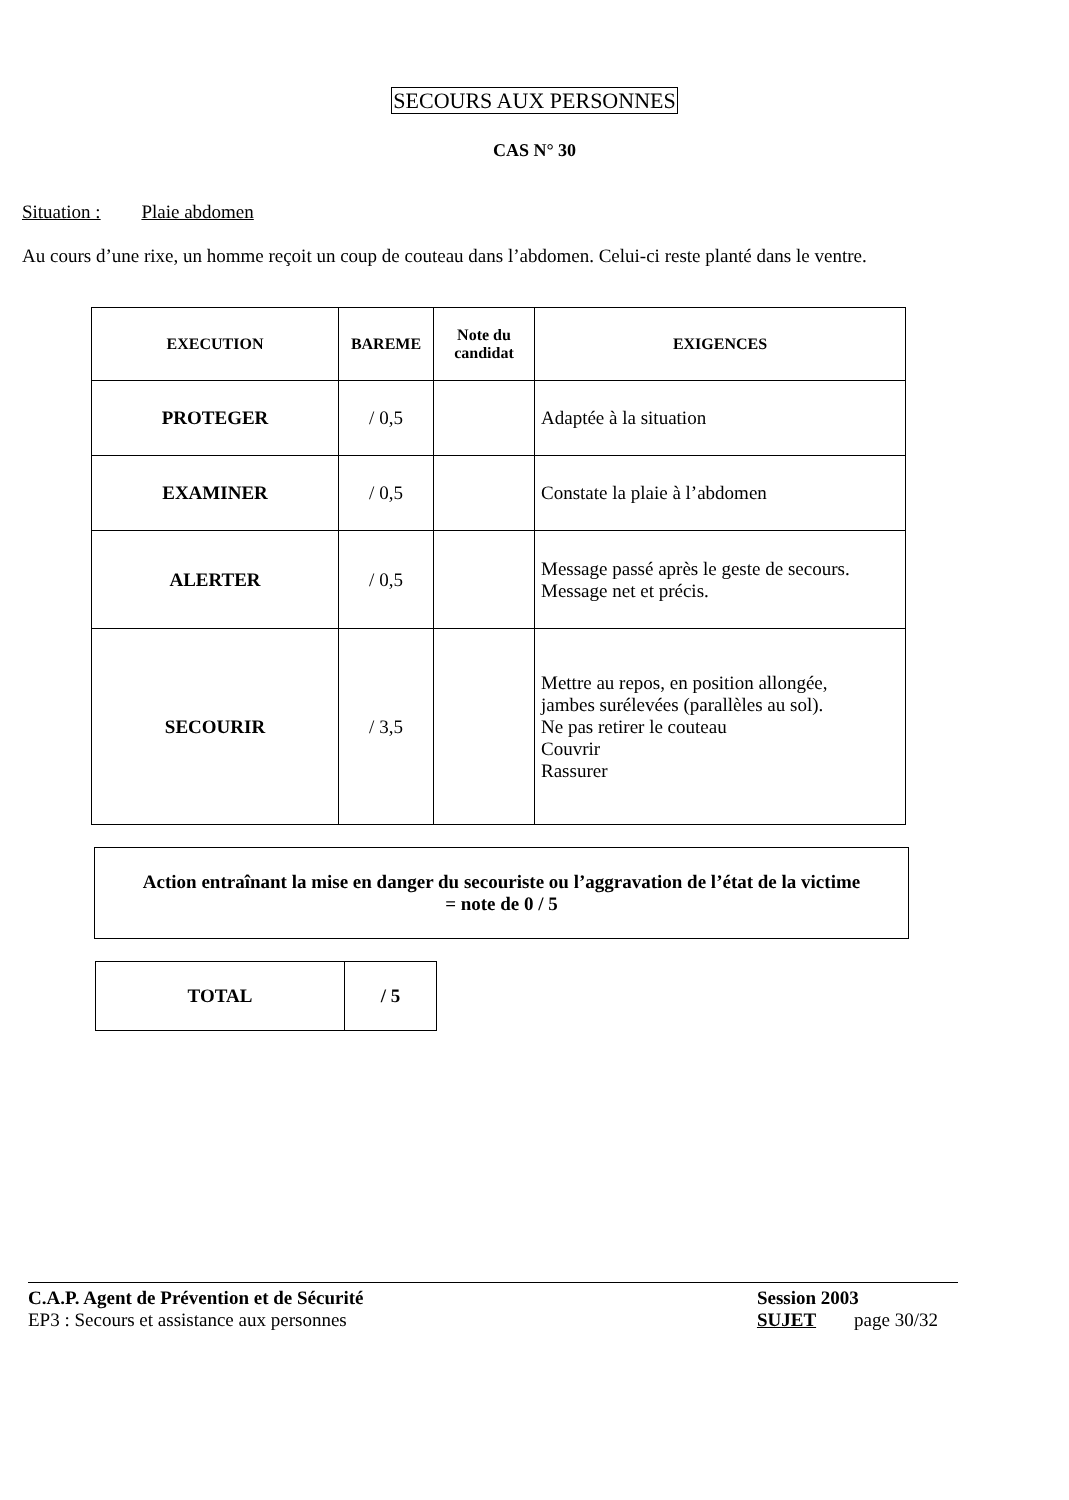SECOURS AUX PERSONNES
CAS N° 30
Situation : Plaie abdomen
Au cours d’une rixe, un homme reçoit un coup de couteau dans l’abdomen. Celui-ci reste planté dans le ventre.
| EXECUTION | BAREME | Note du candidat | EXIGENCES |
| --- | --- | --- | --- |
| PROTEGER | / 0,5 | | Adaptée à la situation |
| EXAMINER | / 0,5 | | Constate la plaie à l’abdomen |
| ALERTER | / 0,5 | | Message passé après le geste de secours. Message net et précis. |
| SECOURIR | / 3,5 | | Mettre au repos, en position allongée, jambes surélevées (parallèles au sol). Ne pas retirer le couteau Couvrir Rassurer |
Action entraînant la mise en danger du secouriste ou l’aggravation de l’état de la victime
= note de 0 / 5
| TOTAL | / 5 |
C.A.P. Agent de Prévention et de Sécurité
EP3 : Secours et assistance aux personnes
Session 2003
SUJET page 30/32